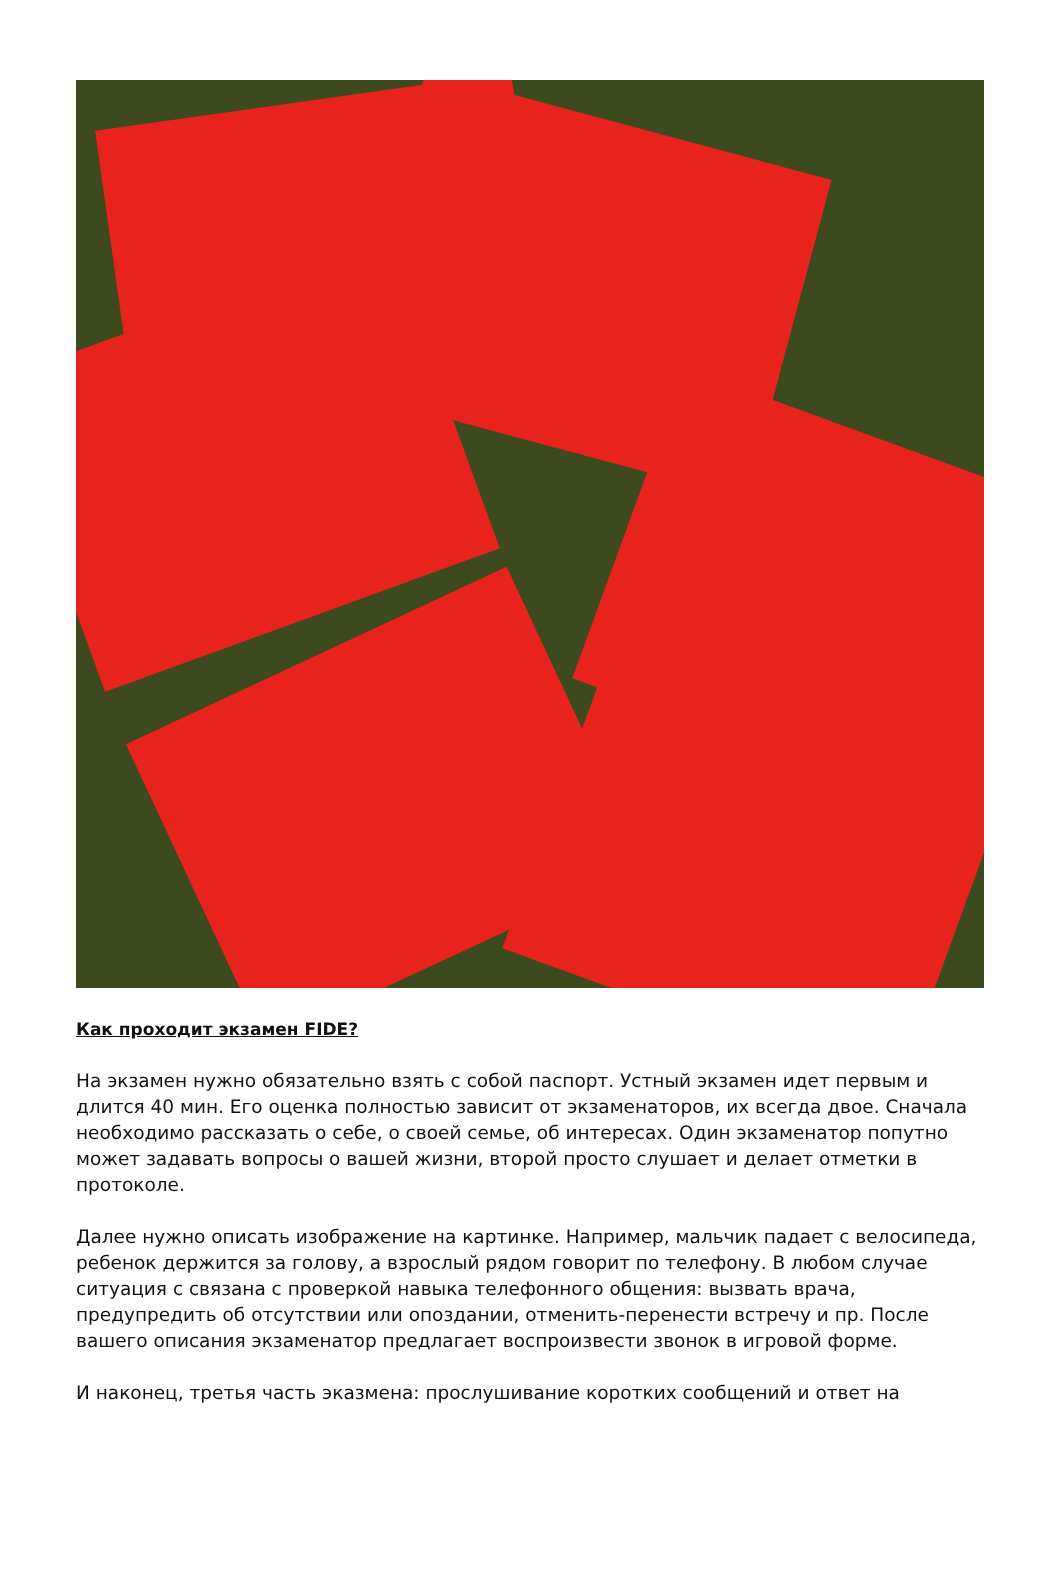Как проходит экзамен FIDE?
На экзамен нужно обязательно взять с собой паспорт. Устный экзамен идет первым и длится 40 мин. Его оценка полностью зависит от экзаменаторов, их всегда двое. Сначала необходимо рассказать о себе, о своей семье, об интересах. Один экзаменатор попутно может задавать вопросы о вашей жизни, второй просто слушает и делает отметки в протоколе.
Далее нужно описать изображение на картинке. Например, мальчик падает с велосипеда, ребенок держится за голову, а взрослый рядом говорит по телефону. В любом случае ситуация с связана с проверкой навыка телефонного общения: вызвать врача, предупредить об отсутствии или опоздании, отменить-перенести встречу и пр. После вашего описания экзаменатор предлагает воспроизвести звонок в игровой форме.
И наконец, третья часть эказмена: прослушивание коротких сообщений и ответ на